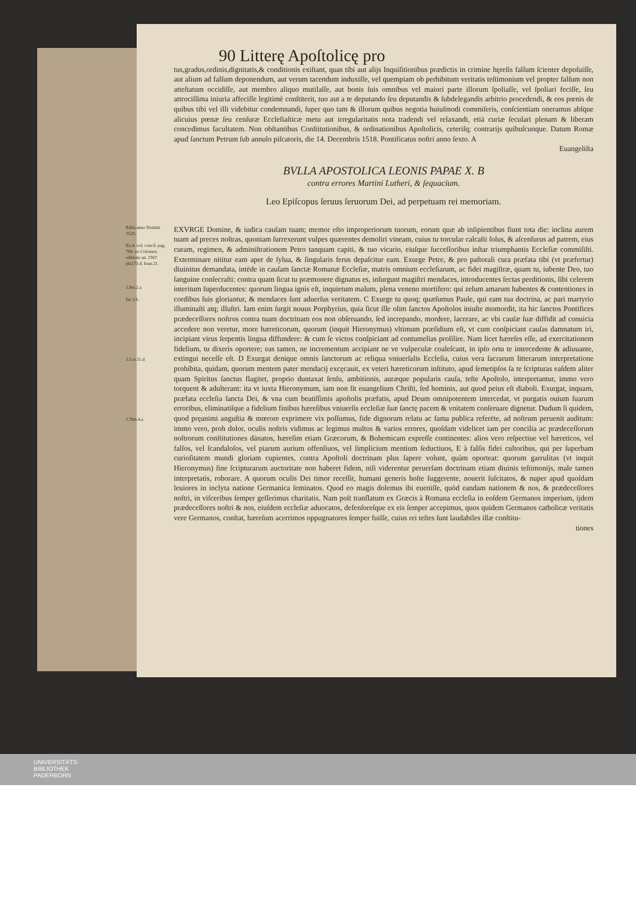90 Litterę Apoſtolicę pro
tus,gradus,ordinis,dignitatis,& conditionis exiſtant, quas tibi aut alijs Inquiſitionibus prædictis in crimine hęreſis falſum ſcienter depoſuiſſe, aut alium ad falſum deponendum, aut verum tacendum induxiſſe, vel quempiam ob perhibitum veritatis teſtimonium vel propter falſum non atteſtatum occidiſſe, aut membro aliquo mutilaſſe, aut bonis ſuis omnibus vel maiori parte illorum ſpoliaſſe, vel ſpoliari feciſſe, ſeu attrociſſima iniuria affeciſſe legitimè conſtiterit, tuo aut a te deputando ſeu deputandis & ſubdelegandis arbitrio procedendi, & eos pœnis de quibus tibi vel illi videbitur condemnandi, ſuper quo tam & illorum quibus negotia huiuſmodi commiſeris, conſcientiam oneramus abſque alicuius pœnæ ſeu cenſuræ Eccleſiaſticæ metu aut irregularitatis nota tradendi vel relaxandi, etiā curiæ ſeculari plenam & liberam concedimus facultatem. Non obſtantibus Conſtitutionibus, & ordinationibus Apoſtolicis, ceteriſq; contrarijs quibuſcunque. Datum Romæ apud ſanctum Petrum ſub annulo piſcatoris, die 14. Decembris 1518. Pontificatus noſtri anno ſexto. A
Euangeliſta
BVLLA APOSTOLICA LEONIS PAPAE X. B
contra errores Martini Lutheri, & ſequacium.
Leo Epiſcopus ſeruus ſeruorum Dei, ad perpetuam rei memoriam.
Edita anno Domini 1520.
Ex.4. vol. concil. pag. 700. ex Colonien. editione an. 1567. pſal.73.d. Ioan.21.
1.Pet.2.a
Iac.3.b.
1.Cor.11.d
2.Tim.4.a.
EXVRGE Domine, & iudica cauſam tuam; memor eſto improperiorum tuorum, eorum quæ ab inſipientibus fiunt tota die: inclina aurem tuam ad preces noſtras, quoniam ſurrexerunt vulpes quærentes demoliri vineam, cuius tu torcular calcaſti ſolus, & aſcenſurus ad patrem, eius curam, regimen, & adminiſtrationem Petro tanquam capiti, & tuo vicario, eiuſque ſucceſſoribus inſtar triumphantis Eccleſiæ commiſiſti. Exterminare nititur eam aper de ſylua, & ſingularis ferus depaſcitur eam. Exurge Petre, & pro paſtorali cura præfata tibi (vt præfertur) diuinitus demandata, intēde in cauſam ſanctæ Romanæ Eccleſiæ, matris omnium eccleſiarum, ac fidei magiſtræ, quam tu, iubente Deo, tuo ſanguine conſecraſti: contra quam ſicut tu præmonere dignatus es, inſurgunt magiſtri mendaces, introducentes ſectas perditionis, ſibi celerem interitum ſuperducentes: quorum lingua ignis eſt, inquietum malum, plena veneno mortifero: qui zelum amarum habentes & contentiones in cordibus ſuis gloriantur, & mendaces ſunt aduerſus veritatem. C Exurge tu quoq; quæſumus Paule, qui eam tua doctrina, ac pari martyrio illuminaſti atq; illuſtri. Iam enim ſurgit nouus Porphyrius, quia ſicut ille olim ſanctos Apoſtolos iniuſte momordit, ita hic ſanctos Pontifices prædeceſſores noſtros contra tuam doctrinam eos non obſeruando, ſed increpando, mordere, lacerare, ac vbi cauſæ ſuæ diffidit ad conuicia accedere non veretur, more hæreticorum, quorum (inquit Hieronymus) vltimum præſidium eſt, vt cum conſpiciant cauſas damnatum iri, incipiant virus ſerpentis lingua diffundere: & cum ſe victos conſpiciant ad contumelias proſilire. Nam licet hæreſes eſſe, ad exercitationem fidelium, tu dixeris oportere; eas tamen, ne incrementum accipiant ne ve vulpeculæ coaleſcant, in ipſo ortu te intercedente & adiuuante, extingui neceſſe eſt. D Exurgat denique omnis ſanctorum ac reliqua vniuerſalis Eccleſia, cuius vera ſacrarum litterarum interpretatione prohibita, quidam, quorum mentem pater mendacij excęcauit, ex veteri hæreticorum inſtituto, apud ſemetipſos ſa te ſcripturas eaſdem aliter quam Spiritus ſanctus flagitet, proprio duntaxat ſenſu, ambitionis, auræque popularis cauſa, teſte Apoſtolo, interpretantur, immo vero torquent & adulterant: ita vt iuxta Hieronymum, iam non ſit euangelium Chriſti, ſed hominis, aut quod peius eſt diaboli. Exurgat, inquam, præfata eccleſia ſancta Dei, & vna cum beatiſſimis apoſtolis præfatis, apud Deum omnipotentem intercedat, vt purgatis ouium ſuarum erroribus, eliminatiſque a fidelium finibus hæreſibus vniuerſis eccleſiæ ſuæ ſanctę pacem & vnitatem conſeruare dignetur. Dudum ſi quidem, quod pręanimi anguſtia & mœrore exprimere vix poſſumus, fide dignorum relatu ac fama publica referēte, ad noſtrum peruenit auditum: immo vero, proh dolor, oculis noſtris vidimus ac legimus multos & varios errores, quoſdam videlicet iam per concilia ac prædeceſſorum noſtrorum conſtitutiones dānatos, hæreſim etiam Græcorum, & Bohemicam expreſſe continentes: alios vero reſpectiue vel hæreticos, vel falſos, vel ſcandaloſos, vel piarum aurium offenſiuos, vel ſimplicium mentium ſeductiuos, E à falſis fidei cultoribus, qui per ſuperbam curioſitatem mundi gloriam cupientes, contra Apoſtoli doctrinam plus ſapere volunt, quàm oporteat: quorum garrulitas (vt inquit Hieronymus) ſine ſcripturarum auctoritate non haberet fidem, niſi viderentur peruerſam doctrinam etiam diuinis teſtimonijs, male tamen interpretatis, roborare. A quorum oculis Dei timor receſſit, humani generis hoſte ſuggerente, nouerit ſuſcitatos, & nuper apud quoſdam leuiores in inclyta natione Germanica ſeminatos. Quod eo magis dolemus ibi eueniſſe, quòd eandam nationem & nos, & prædeceſſores noſtri, in viſceribus ſemper geſſerimus charitatis. Nam poſt tranſlatum ex Græcis à Romana eccleſia in eoſdem Germanos imperium, ijdem prædeceſſores noſtri & nos, eiuſdem eccleſiæ aduocatos, defenſoreſque ex eis ſemper accepimus, quos quidem Germanos catholicæ veritatis vere Germanos, conſtat, hæreſum acerrimos oppugnatores ſemper fuiſſe, cuius rei teſtes ſunt laudabiles illæ conſtitu-
tiones
UNIVERSITÄTS-
BIBLIOTHEK
PADERBORN